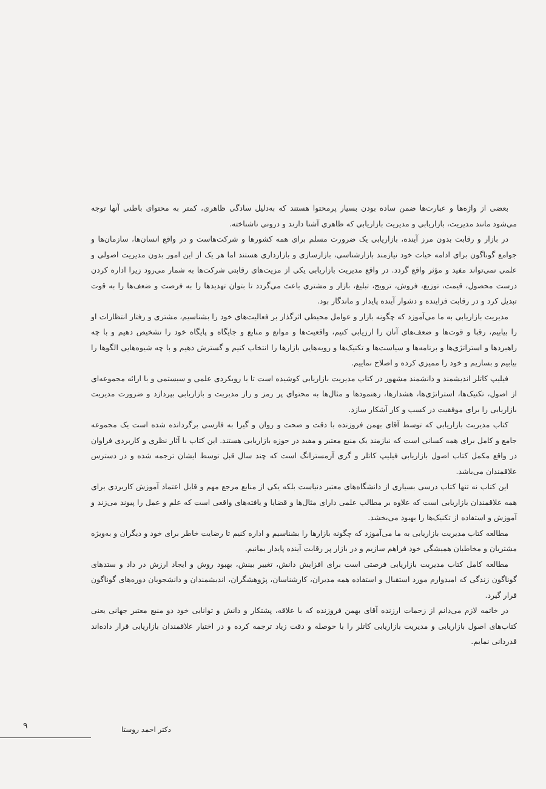بعضی از واژه‌ها و عبارت‌ها ضمن ساده بودن بسیار پرمحتوا هستند که به‌دلیل سادگی ظاهری، کمتر به محتوای باطنی آنها توجه می‌شود مانند مدیریت، بازاریابی و مدیریت بازاریابی که ظاهری آشنا دارند و درونی ناشناخته.
در بازار و رقابت بدون مرز آینده، بازاریابی یک ضرورت مسلم برای همه کشورها و شرکت‌هاست و در واقع انسان‌ها، سازمان‌ها و جوامع گوناگون برای ادامه حیات خود نیازمند بازارشناسی، بازارسازی و بازارداری هستند اما هر یک از این امور بدون مدیریت اصولی و علمی نمی‌تواند مفید و مؤثر واقع گردد. در واقع مدیریت بازاریابی یکی از مزیت‌های رقابتی شرکت‌ها به شمار می‌رود زیرا اداره کردن درست محصول، قیمت، توزیع، فروش، ترویج، تبلیغ، بازار و مشتری باعث می‌گردد تا بتوان تهدیدها را به فرصت و ضعف‌ها را به قوت تبدیل کرد و در رقابت فزاینده و دشوار آینده پایدار و ماندگار بود.
مدیریت بازاریابی به ما می‌آموزد که چگونه بازار و عوامل محیطی اثرگذار بر فعالیت‌های خود را بشناسیم، مشتری و رفتار انتظارات او را بیابیم، رقبا و قوت‌ها و ضعف‌های آنان را ارزیابی کنیم، واقعیت‌ها و موانع و منابع و جایگاه و پایگاه خود را تشخیص دهیم و با چه راهبردها و استراتژی‌ها و برنامه‌ها و سیاست‌ها و تکنیک‌ها و رویه‌هایی بازارها را انتخاب کنیم و گسترش دهیم و با چه شیوه‌هایی الگوها را بیابیم و بسازیم و خود را ممیزی کرده و اصلاح نماییم.
فیلیپ کاتلر اندیشمند و دانشمند مشهور در کتاب مدیریت بازاریابی کوشیده است تا با رویکردی علمی و سیستمی و با ارائه مجموعه‌ای از اصول، تکنیک‌ها، استراتژی‌ها، هشدارها، رهنمودها و مثال‌ها به محتوای پر رمز و راز مدیریت و بازاریابی بپردازد و ضرورت مدیریت بازاریابی را برای موفقیت در کسب و کار آشکار سازد.
کتاب مدیریت بازاریابی که توسط آقای بهمن فروزنده با دقت و صحت و روان و گیرا به فارسی برگردانده شده است یک مجموعه جامع و کامل برای همه کسانی است که نیازمند یک منبع معتبر و مفید در حوزه بازاریابی هستند. این کتاب با آثار نظری و کاربردی فراوان در واقع مکمل کتاب اصول بازاریابی فیلیپ کاتلر و گری آرمسترانگ است که چند سال قبل توسط ایشان ترجمه شده و در دسترس علاقمندان می‌باشد.
این کتاب نه تنها کتاب درسی بسیاری از دانشگاه‌های معتبر دنیاست بلکه یکی از منابع مرجع مهم و قابل اعتماد آموزش کاربردی برای همه علاقمندان بازاریابی است که علاوه بر مطالب علمی دارای مثال‌ها و قضایا و یافته‌های واقعی است که علم و عمل را پیوند می‌زند و آموزش و استفاده از تکنیک‌ها را بهبود می‌بخشد.
مطالعه کتاب مدیریت بازاریابی به ما می‌آموزد که چگونه بازارها را بشناسیم و اداره کنیم تا رضایت خاطر برای خود و دیگران و به‌ویژه مشتریان و مخاطبان همیشگی خود فراهم سازیم و در بازار پر رقابت آینده پایدار بمانیم.
مطالعه کامل کتاب مدیریت بازاریابی فرصتی است برای افزایش دانش، تغییر بینش، بهبود روش و ایجاد ارزش در داد و ستدهای گوناگون زندگی که امیدوارم مورد استقبال و استفاده همه مدیران، کارشناسان، پژوهشگران، اندیشمندان و دانشجویان دوره‌های گوناگون قرار گیرد.
در خاتمه لازم می‌دانم از زحمات ارزنده آقای بهمن فروزنده که با علاقه، پشتکار و دانش و توانایی خود دو منبع معتبر جهانی یعنی کتاب‌های اصول بازاریابی و مدیریت بازاریابی کاتلر را با حوصله و دقت زیاد ترجمه کرده و در اختیار علاقمندان بازاریابی قرار داده‌اند قدردانی نمایم.
دکتر احمد روستا
۹